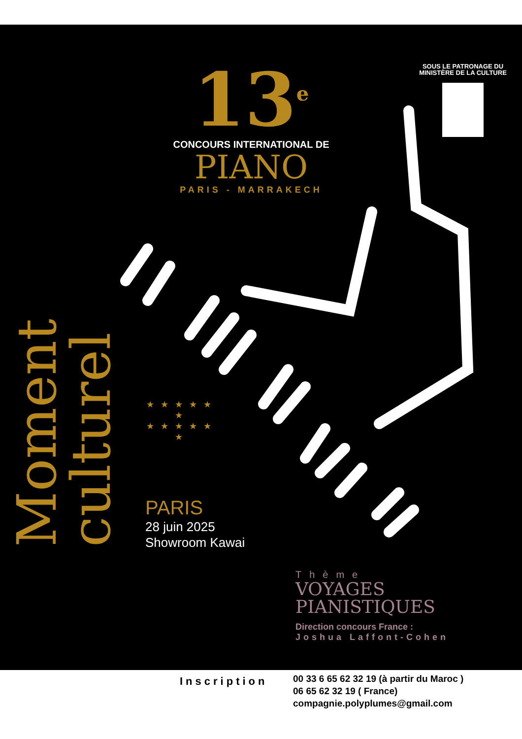Moment
culturel
13<sup>e</sup>
CONCOURS INTERNATIONAL DE
PIANO
PARIS - MARRAKECH
SOUS LE PATRONAGE DU
MINISTÈRE DE LA CULTURE
★ ★ ★ ★ ★ ★
★ ★ ★ ★ ★ ★
PARIS
28 juin 2025
Showroom Kawai
Thème
VOYAGES
PIANISTIQUES
Direction concours France :
Joshua Laffont-Cohen
Inscription
00 33 6 65 62 32 19 (à partir du Maroc )
06 65 62 32 19 ( France)
compagnie.polyplumes@gmail.com